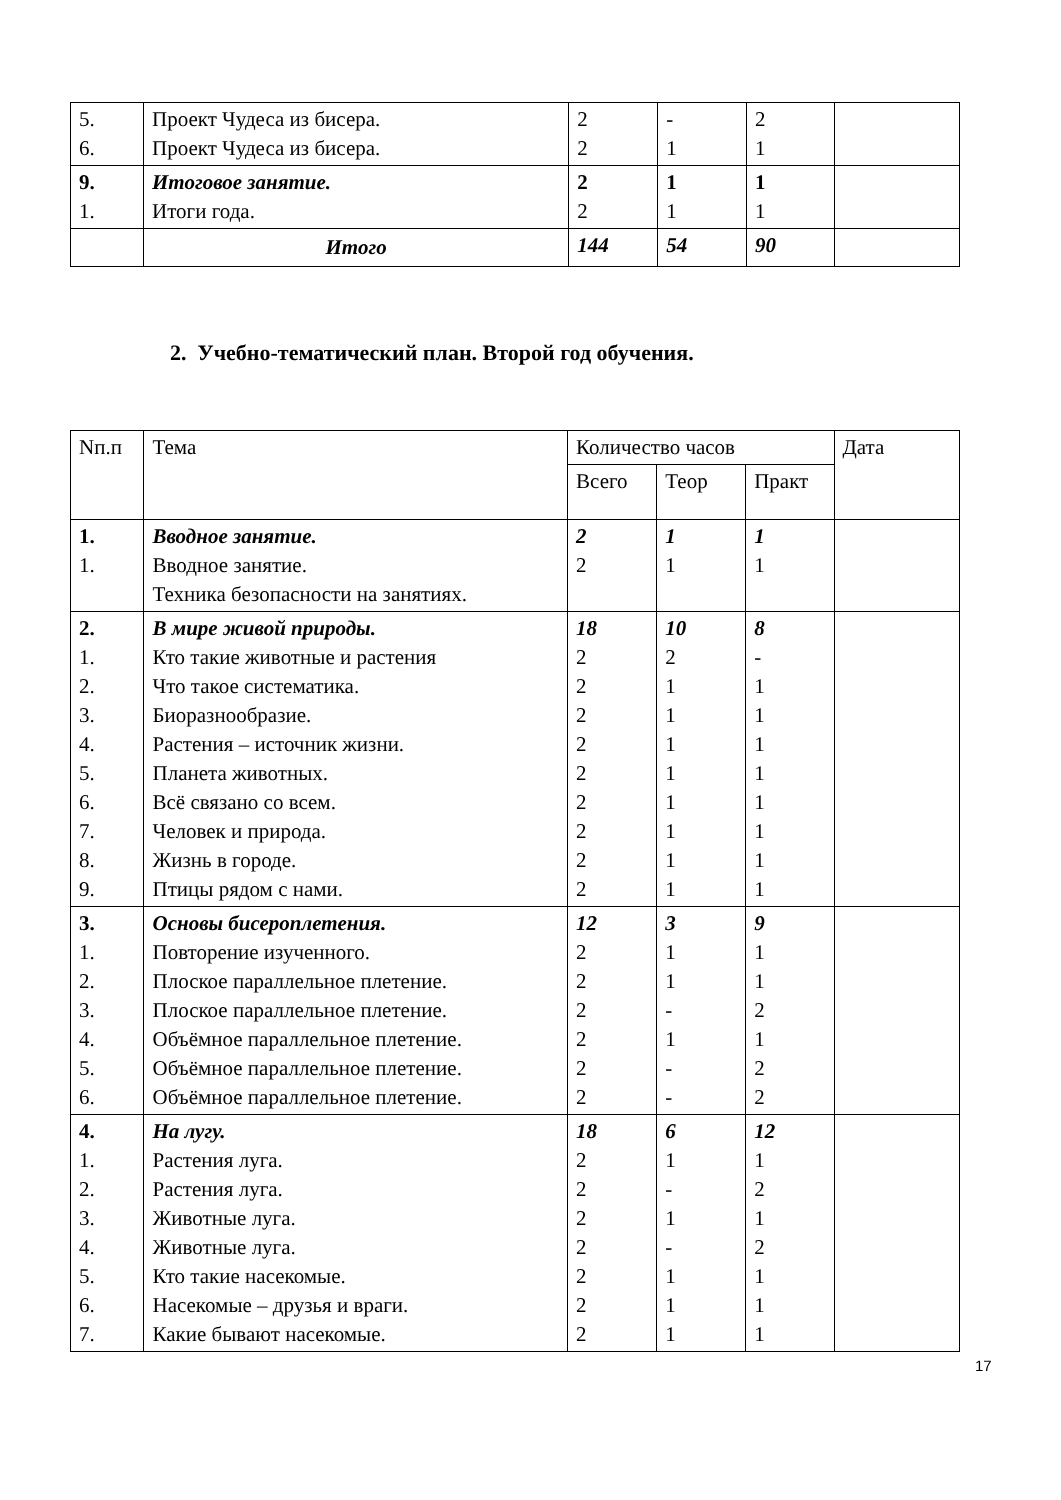| 5. 6. | Проект Чудеса из бисера. Проект Чудеса из бисера. | 2 2 | - 1 | 2 1 | |
| 9. 1. | Итоговое занятие. Итоги года. | 2 2 | 1 1 | 1 1 | |
| | Итого | 144 | 54 | 90 | |
2. Учебно-тематический план. Второй год обучения.
| Nп.п | Тема | Количество часов | | | Дата |
| | | Всего | Теор | Практ | |
| 1. 1. | Вводное занятие. Вводное занятие. Техника безопасности на занятиях. | 2 2 | 1 1 | 1 1 | |
| 2. 1. 2. 3. 4. 5. 6. 7. 8. 9. | В мире живой природы. Кто такие животные и растения Что такое систематика. Биоразнообразие. Растения – источник жизни. Планета животных. Всё связано со всем. Человек и природа. Жизнь в городе. Птицы рядом с нами. | 18 2 2 2 2 2 2 2 2 2 | 10 2 1 1 1 1 1 1 1 1 | 8 - 1 1 1 1 1 1 1 1 | |
| 3. 1. 2. 3. 4. 5. 6. | Основы бисероплетения. Повторение изученного. Плоское параллельное плетение. Плоское параллельное плетение. Объёмное параллельное плетение. Объёмное параллельное плетение. Объёмное параллельное плетение. | 12 2 2 2 2 2 2 | 3 1 1 - 1 - - | 9 1 1 2 1 2 2 | |
| 4. 1. 2. 3. 4. 5. 6. 7. | На лугу. Растения луга. Растения луга. Животные луга. Животные луга. Кто такие насекомые. Насекомые – друзья и враги. Какие бывают насекомые. | 18 2 2 2 2 2 2 2 | 6 1 - 1 - 1 1 1 | 12 1 2 1 2 1 1 1 | |
17